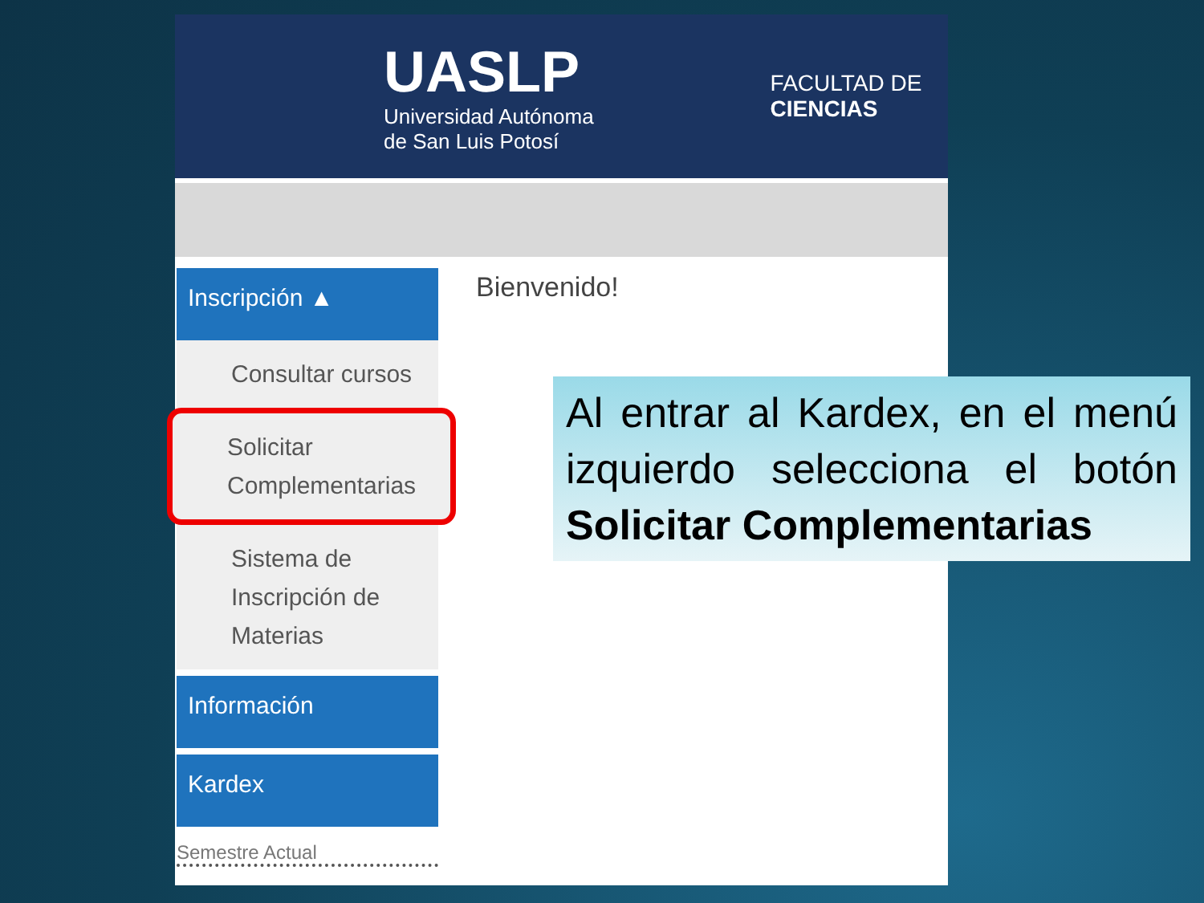UASLP
Universidad Autónoma
de San Luis Potosí
FACULTAD DE
CIENCIAS
Inscripción ▲
Consultar cursos
Solicitar Complementarias
Sistema de Inscripción de Materias
Información
Kardex
Bienvenido!
Semestre Actual
Al entrar al Kardex, en el menú izquierdo selecciona el botón Solicitar Complementarias